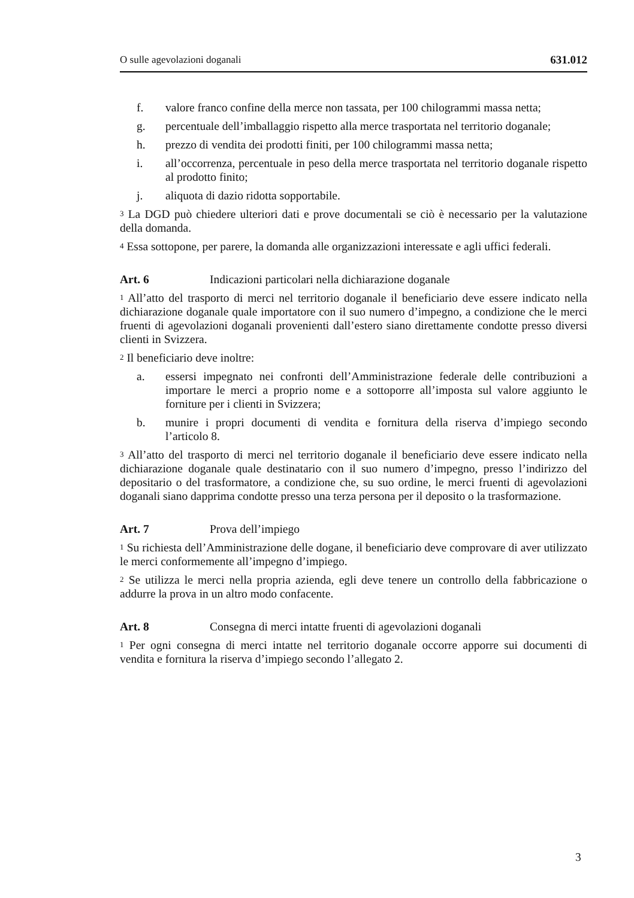O sulle agevolazioni doganali 631.012
f. valore franco confine della merce non tassata, per 100 chilogrammi massa netta;
g. percentuale dell’imballaggio rispetto alla merce trasportata nel territorio doganale;
h. prezzo di vendita dei prodotti finiti, per 100 chilogrammi massa netta;
i. all’occorrenza, percentuale in peso della merce trasportata nel territorio doganale rispetto al prodotto finito;
j. aliquota di dazio ridotta sopportabile.
<sup>3</sup> La DGD può chiedere ulteriori dati e prove documentali se ciò è necessario per la valutazione della domanda.
<sup>4</sup> Essa sottopone, per parere, la domanda alle organizzazioni interessate e agli uffici federali.
Art. 6 Indicazioni particolari nella dichiarazione doganale
<sup>1</sup> All’atto del trasporto di merci nel territorio doganale il beneficiario deve essere indicato nella dichiarazione doganale quale importatore con il suo numero d’impegno, a condizione che le merci fruenti di agevolazioni doganali provenienti dall’estero siano direttamente condotte presso diversi clienti in Svizzera.
<sup>2</sup> Il beneficiario deve inoltre:
a. essersi impegnato nei confronti dell’Amministrazione federale delle contribuzioni a importare le merci a proprio nome e a sottoporre all’imposta sul valore aggiunto le forniture per i clienti in Svizzera;
b. munire i propri documenti di vendita e fornitura della riserva d’impiego secondo l’articolo 8.
<sup>3</sup> All’atto del trasporto di merci nel territorio doganale il beneficiario deve essere indicato nella dichiarazione doganale quale destinatario con il suo numero d’impegno, presso l’indirizzo del depositario o del trasformatore, a condizione che, su suo ordine, le merci fruenti di agevolazioni doganali siano dapprima condotte presso una terza persona per il deposito o la trasformazione.
Art. 7 Prova dell’impiego
<sup>1</sup> Su richiesta dell’Amministrazione delle dogane, il beneficiario deve comprovare di aver utilizzato le merci conformemente all’impegno d’impiego.
<sup>2</sup> Se utilizza le merci nella propria azienda, egli deve tenere un controllo della fabbricazione o addurre la prova in un altro modo confacente.
Art. 8 Consegna di merci intatte fruenti di agevolazioni doganali
<sup>1</sup> Per ogni consegna di merci intatte nel territorio doganale occorre apporre sui documenti di vendita e fornitura la riserva d’impiego secondo l’allegato 2.
3